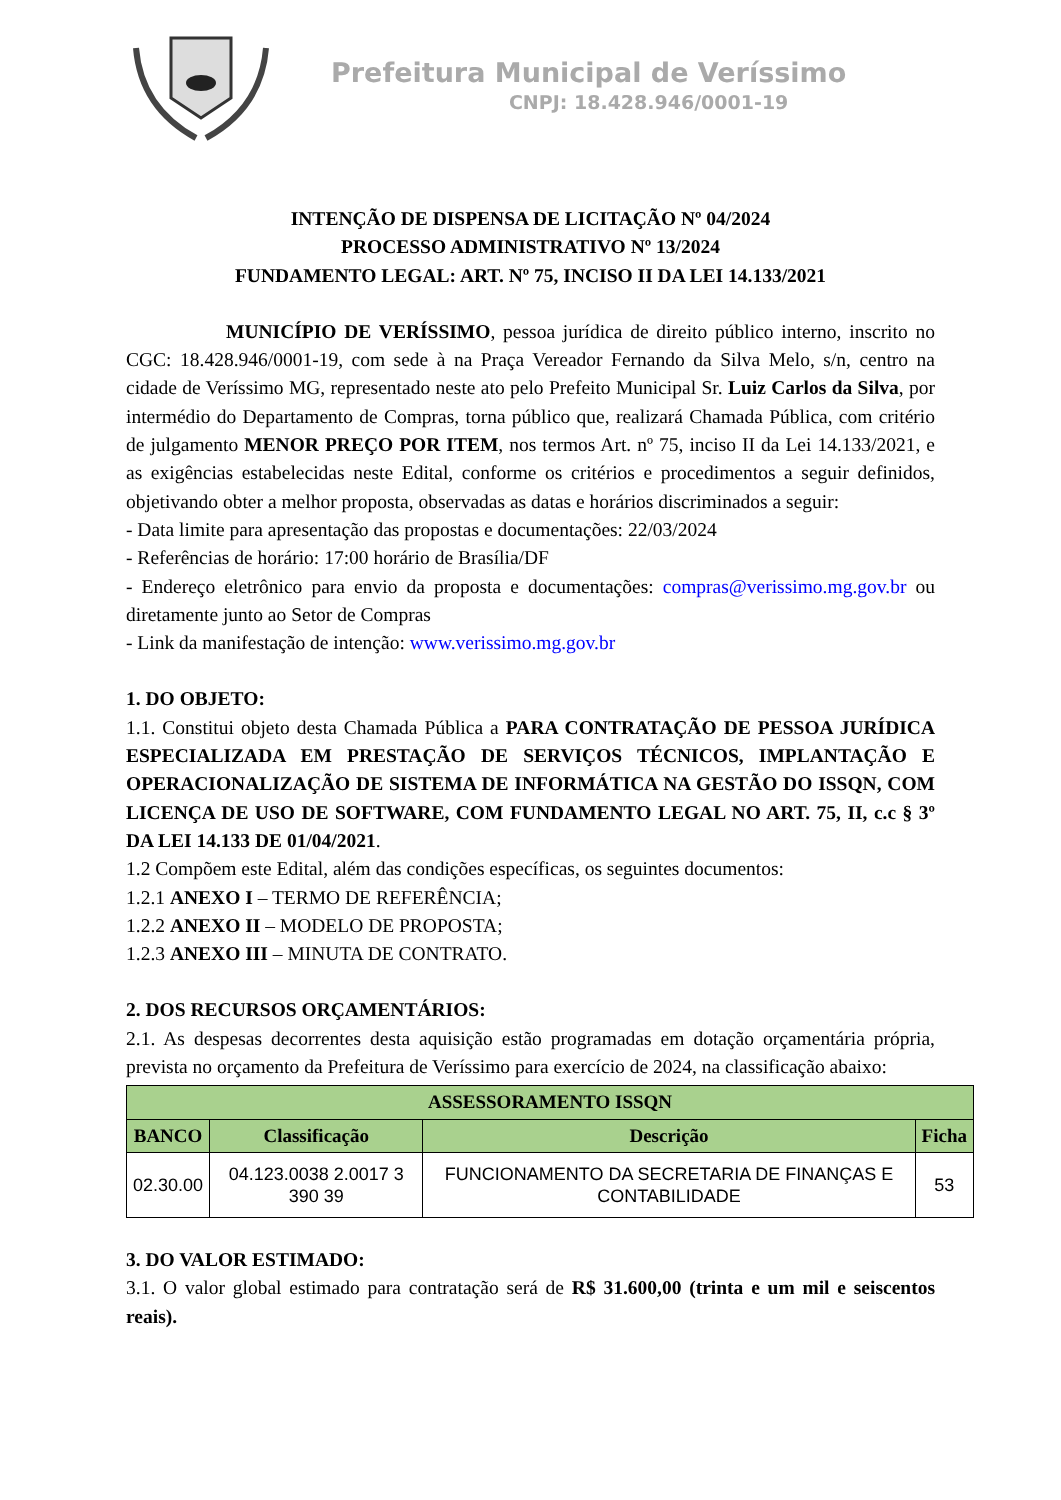Prefeitura Municipal de Veríssimo
CNPJ: 18.428.946/0001-19
INTENÇÃO DE DISPENSA DE LICITAÇÃO Nº 04/2024
PROCESSO ADMINISTRATIVO Nº 13/2024
FUNDAMENTO LEGAL: ART. Nº 75, INCISO II DA LEI 14.133/2021
MUNICÍPIO DE VERÍSSIMO, pessoa jurídica de direito público interno, inscrito no CGC: 18.428.946/0001-19, com sede à na Praça Vereador Fernando da Silva Melo, s/n, centro na cidade de Veríssimo MG, representado neste ato pelo Prefeito Municipal Sr. Luiz Carlos da Silva, por intermédio do Departamento de Compras, torna público que, realizará Chamada Pública, com critério de julgamento MENOR PREÇO POR ITEM, nos termos Art. nº 75, inciso II da Lei 14.133/2021, e as exigências estabelecidas neste Edital, conforme os critérios e procedimentos a seguir definidos, objetivando obter a melhor proposta, observadas as datas e horários discriminados a seguir:
- Data limite para apresentação das propostas e documentações: 22/03/2024
- Referências de horário: 17:00 horário de Brasília/DF
- Endereço eletrônico para envio da proposta e documentações: compras@verissimo.mg.gov.br ou diretamente junto ao Setor de Compras
- Link da manifestação de intenção: www.verissimo.mg.gov.br
1. DO OBJETO:
1.1. Constitui objeto desta Chamada Pública a PARA CONTRATAÇÃO DE PESSOA JURÍDICA ESPECIALIZADA EM PRESTAÇÃO DE SERVIÇOS TÉCNICOS, IMPLANTAÇÃO E OPERACIONALIZAÇÃO DE SISTEMA DE INFORMÁTICA NA GESTÃO DO ISSQN, COM LICENÇA DE USO DE SOFTWARE, COM FUNDAMENTO LEGAL NO ART. 75, II, c.c § 3º DA LEI 14.133 DE 01/04/2021.
1.2 Compõem este Edital, além das condições específicas, os seguintes documentos:
1.2.1 ANEXO I – TERMO DE REFERÊNCIA;
1.2.2 ANEXO II – MODELO DE PROPOSTA;
1.2.3 ANEXO III – MINUTA DE CONTRATO.
2. DOS RECURSOS ORÇAMENTÁRIOS:
2.1. As despesas decorrentes desta aquisição estão programadas em dotação orçamentária própria, prevista no orçamento da Prefeitura de Veríssimo para exercício de 2024, na classificação abaixo:
| ASSESSORAMENTO ISSQN | | | |
| --- | --- | --- | --- |
| BANCO | Classificação | Descrição | Ficha |
| 02.30.00 | 04.123.0038 2.0017 3 390 39 | FUNCIONAMENTO DA SECRETARIA DE FINANÇAS E CONTABILIDADE | 53 |
3. DO VALOR ESTIMADO:
3.1. O valor global estimado para contratação será de R$ 31.600,00 (trinta e um mil e seiscentos reais).